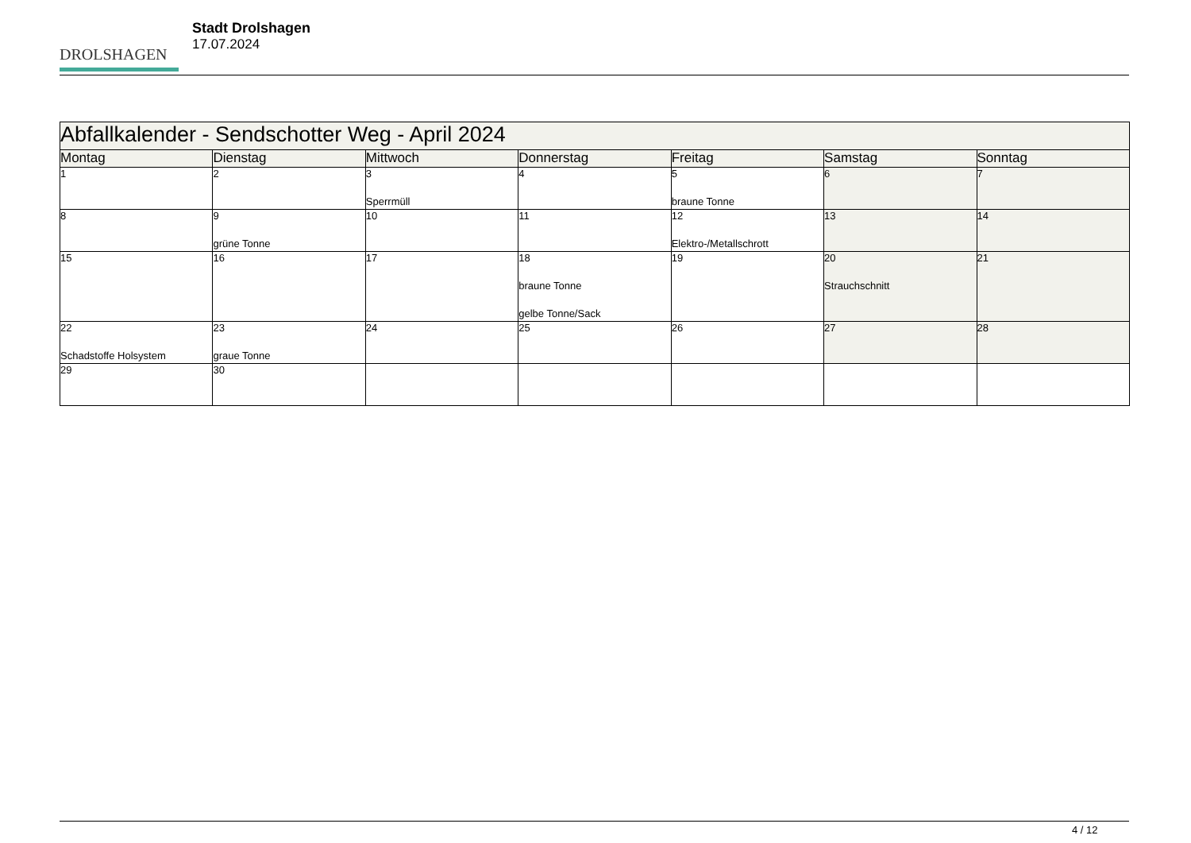DROLSHAGEN
Stadt Drolshagen
17.07.2024
| Abfallkalender - Sendschotter Weg - April 2024 | | | | | | |
| --- | --- | --- | --- | --- | --- | --- |
| Montag | Dienstag | Mittwoch | Donnerstag | Freitag | Samstag | Sonntag |
| 1 | 2 | 3 Sperrmüll | 4 | 5 braune Tonne | 6 | 7 |
| 8 | 9 grüne Tonne | 10 | 11 | 12 Elektro-/Metallschrott | 13 | 14 |
| 15 | 16 | 17 | 18 braune Tonne gelbe Tonne/Sack | 19 | 20 Strauchschnitt | 21 |
| 22 Schadstoffe Holsystem | 23 graue Tonne | 24 | 25 | 26 | 27 | 28 |
| 29 | 30 | | | | | |
4 / 12